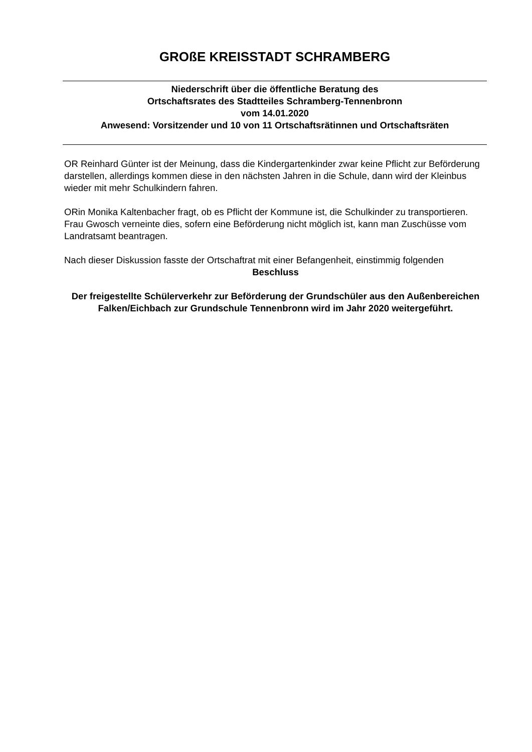GROßE KREISSTADT SCHRAMBERG
Niederschrift über die öffentliche Beratung des
Ortschaftsrates des Stadtteiles Schramberg-Tennenbronn
vom 14.01.2020
Anwesend: Vorsitzender und 10 von 11 Ortschaftsrätinnen und Ortschaftsräten
OR Reinhard Günter ist der Meinung, dass die Kindergartenkinder zwar keine Pflicht zur Beförderung darstellen, allerdings kommen diese in den nächsten Jahren in die Schule, dann wird der Kleinbus wieder mit mehr Schulkindern fahren.
ORin Monika Kaltenbacher fragt, ob es Pflicht der Kommune ist, die Schulkinder zu transportieren.
Frau Gwosch verneinte dies, sofern eine Beförderung nicht möglich ist, kann man Zuschüsse vom Landratsamt beantragen.
Nach dieser Diskussion fasste der Ortschaftrat mit einer Befangenheit, einstimmig folgenden
Beschluss
Der freigestellte Schülerverkehr zur Beförderung der Grundschüler aus den Außenbereichen Falken/Eichbach zur Grundschule Tennenbronn wird im Jahr 2020 weitergeführt.